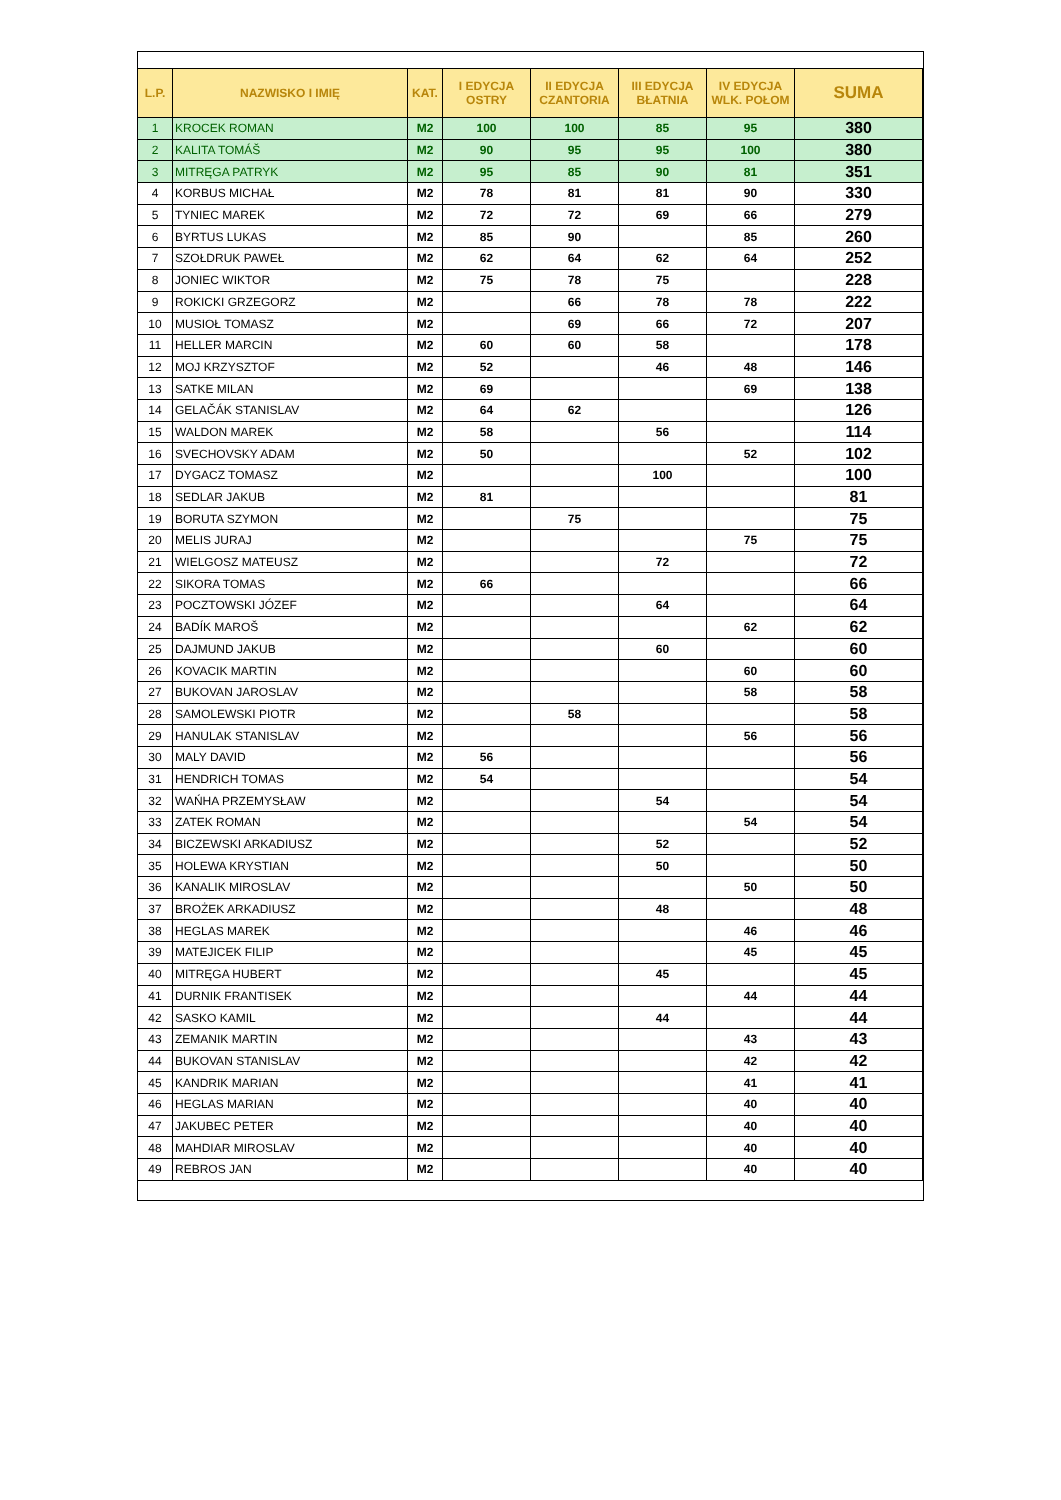| L.P. | NAZWISKO I IMIĘ | KAT. | I EDYCJA OSTRY | II EDYCJA CZANTORIA | III EDYCJA BŁATNIA | IV EDYCJA WLK. POŁOM | SUMA |
| --- | --- | --- | --- | --- | --- | --- | --- |
| 1 | KROCEK ROMAN | M2 | 100 | 100 | 85 | 95 | 380 |
| 2 | KALITA TOMÁŠ | M2 | 90 | 95 | 95 | 100 | 380 |
| 3 | MITRĘGA PATRYK | M2 | 95 | 85 | 90 | 81 | 351 |
| 4 | KORBUS MICHAŁ | M2 | 78 | 81 | 81 | 90 | 330 |
| 5 | TYNIEC MAREK | M2 | 72 | 72 | 69 | 66 | 279 |
| 6 | BYRTUS LUKAS | M2 | 85 | 90 | | 85 | 260 |
| 7 | SZOŁDRUK PAWEŁ | M2 | 62 | 64 | 62 | 64 | 252 |
| 8 | JONIEC WIKTOR | M2 | 75 | 78 | 75 | | 228 |
| 9 | ROKICKI GRZEGORZ | M2 | | 66 | 78 | 78 | 222 |
| 10 | MUSIOŁ TOMASZ | M2 | | 69 | 66 | 72 | 207 |
| 11 | HELLER MARCIN | M2 | 60 | 60 | 58 | | 178 |
| 12 | MOJ KRZYSZTOF | M2 | 52 | | 46 | 48 | 146 |
| 13 | SATKE MILAN | M2 | 69 | | | 69 | 138 |
| 14 | GELAČÁK STANISLAV | M2 | 64 | 62 | | | 126 |
| 15 | WALDON MAREK | M2 | 58 | | 56 | | 114 |
| 16 | SVECHOVSKY ADAM | M2 | 50 | | | 52 | 102 |
| 17 | DYGACZ TOMASZ | M2 | | | 100 | | 100 |
| 18 | SEDLAR JAKUB | M2 | 81 | | | | 81 |
| 19 | BORUTA SZYMON | M2 | | 75 | | | 75 |
| 20 | MELIS JURAJ | M2 | | | | 75 | 75 |
| 21 | WIELGOSZ MATEUSZ | M2 | | | 72 | | 72 |
| 22 | SIKORA TOMAS | M2 | 66 | | | | 66 |
| 23 | POCZTOWSKI JÓZEF | M2 | | | 64 | | 64 |
| 24 | BADÍK MAROŠ | M2 | | | | 62 | 62 |
| 25 | DAJMUND JAKUB | M2 | | | 60 | | 60 |
| 26 | KOVACIK MARTIN | M2 | | | | 60 | 60 |
| 27 | BUKOVAN JAROSLAV | M2 | | | | 58 | 58 |
| 28 | SAMOLEWSKI PIOTR | M2 | | 58 | | | 58 |
| 29 | HANULAK STANISLAV | M2 | | | | 56 | 56 |
| 30 | MALY DAVID | M2 | 56 | | | | 56 |
| 31 | HENDRICH TOMAS | M2 | 54 | | | | 54 |
| 32 | WAŃHA PRZEMYSŁAW | M2 | | | 54 | | 54 |
| 33 | ZATEK ROMAN | M2 | | | | 54 | 54 |
| 34 | BICZEWSKI ARKADIUSZ | M2 | | | 52 | | 52 |
| 35 | HOLEWA KRYSTIAN | M2 | | | 50 | | 50 |
| 36 | KANALIK MIROSLAV | M2 | | | | 50 | 50 |
| 37 | BROŻEK ARKADIUSZ | M2 | | | 48 | | 48 |
| 38 | HEGLAS MAREK | M2 | | | | 46 | 46 |
| 39 | MATEJICEK FILIP | M2 | | | | 45 | 45 |
| 40 | MITRĘGA HUBERT | M2 | | | 45 | | 45 |
| 41 | DURNIK FRANTISEK | M2 | | | | 44 | 44 |
| 42 | SASKO KAMIL | M2 | | | 44 | | 44 |
| 43 | ZEMANIK MARTIN | M2 | | | | 43 | 43 |
| 44 | BUKOVAN STANISLAV | M2 | | | | 42 | 42 |
| 45 | KANDRIK MARIAN | M2 | | | | 41 | 41 |
| 46 | HEGLAS MARIAN | M2 | | | | 40 | 40 |
| 47 | JAKUBEC PETER | M2 | | | | 40 | 40 |
| 48 | MAHDIAR MIROSLAV | M2 | | | | 40 | 40 |
| 49 | REBROS JAN | M2 | | | | 40 | 40 |